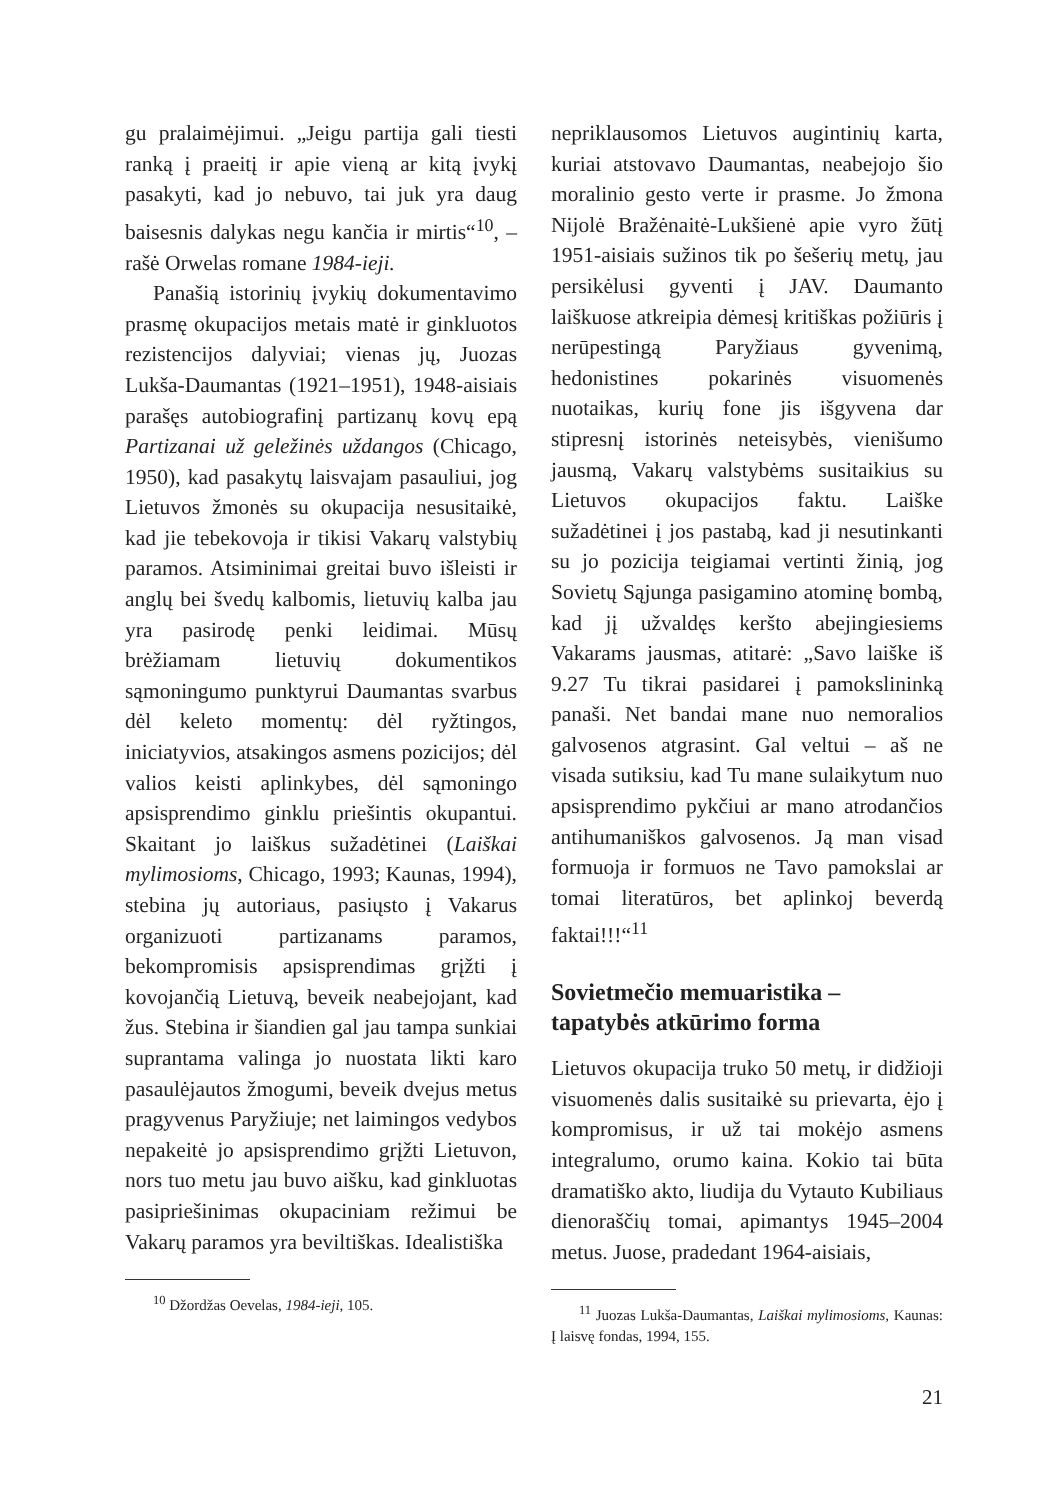gu pralaimėjimui. „Jeigu partija gali tiesti ranką į praeitį ir apie vieną ar kitą įvykį pasakyti, kad jo nebuvo, tai juk yra daug baisesnis dalykas negu kančia ir mirtis“<sup>10</sup>, – rašė Orwelas romane 1984-ieji.
Panašią istorinių įvykių dokumentavimo prasmę okupacijos metais matė ir ginkluotos rezistencijos dalyviai; vienas jų, Juozas Lukša-Daumantas (1921–1951), 1948-aisiais parašęs autobiografinį partizanų kovų epą Partizanai už geležinės uždangos (Chicago, 1950), kad pasakytų laisvajam pasauliui, jog Lietuvos žmonės su okupacija nesusitaikė, kad jie tebekovoja ir tikisi Vakarų valstybių paramos. Atsiminimai greitai buvo išleisti ir anglų bei švedų kalbomis, lietuvių kalba jau yra pasirodę penki leidimai. Mūsų brėžiamam lietuvių dokumentikos sąmoningumo punktyrui Daumantas svarbus dėl keleto momentų: dėl ryžtingos, iniciatyvios, atsakingos asmens pozicijos; dėl valios keisti aplinkybes, dėl sąmoningo apsisprendimo ginklu priešintis okupantui. Skaitant jo laiškus sužadėtinei (Laiškai mylimosioms, Chicago, 1993; Kaunas, 1994), stebina jų autoriaus, pasiųsto į Vakarus organizuoti partizanams paramos, bekompromisis apsisprendimas grįžti į kovojančią Lietuvą, beveik neabejojant, kad žus. Stebina ir šiandien gal jau tampa sunkiai suprantama valinga jo nuostata likti karo pasaulėjautos žmogumi, beveik dvejus metus pragyvenus Paryžiuje; net laimingos vedybos nepakeitė jo apsisprendimo grįžti Lietuvon, nors tuo metu jau buvo aišku, kad ginkluotas pasipriešinimas okupaciniam režimui be Vakarų paramos yra beviltiškas. Idealistiška
<sup>10</sup> Džordžas Oevelas, 1984-ieji, 105.
nepriklausomos Lietuvos augintinių karta, kuriai atstovavo Daumantas, neabejojo šio moralinio gesto verte ir prasme. Jo žmona Nijolė Bražėnaitė-Lukšienė apie vyro žūtį 1951-aisiais sužinos tik po šešerių metų, jau persikėlusi gyventi į JAV. Daumanto laiškuose atkreipia dėmesį kritiškas požiūris į nerūpestingą Paryžiaus gyvenimą, hedonistines pokarinės visuomenės nuotaikas, kurių fone jis išgyvena dar stipresnį istorinės neteisybės, vienišumo jausmą, Vakarų valstybėms susitaikius su Lietuvos okupacijos faktu. Laiške sužadėtinei į jos pastabą, kad ji nesutinkanti su jo pozicija teigiamai vertinti žinią, jog Sovietų Sąjunga pasigamino atominę bombą, kad jį užvaldęs keršto abejingiesiems Vakarams jausmas, atitarė: „Savo laiške iš 9.27 Tu tikrai pasidarei į pamokslininką panaši. Net bandai mane nuo nemoralios galvosenos atgrasint. Gal veltui – aš ne visada sutiksiu, kad Tu mane sulaikytum nuo apsisprendimo pykčiui ar mano atrodančios antihumaniškos galvosenos. Ją man visad formuoja ir formuos ne Tavo pamokslai ar tomai literatūros, bet aplinkoj beverdą faktai!!!“<sup>11</sup>
Sovietmečio memuaristika – tapatybės atkūrimo forma
Lietuvos okupacija truko 50 metų, ir didžioji visuomenės dalis susitaikė su prievarta, ėjo į kompromisus, ir už tai mokėjo asmens integralumo, orumo kaina. Kokio tai būta dramatiško akto, liudija du Vytauto Kubiliaus dienoraščių tomai, apimantys 1945–2004 metus. Juose, pradedant 1964-aisiais,
<sup>11</sup> Juozas Lukša-Daumantas, Laiškai mylimosioms, Kaunas: Į laisvę fondas, 1994, 155.
21